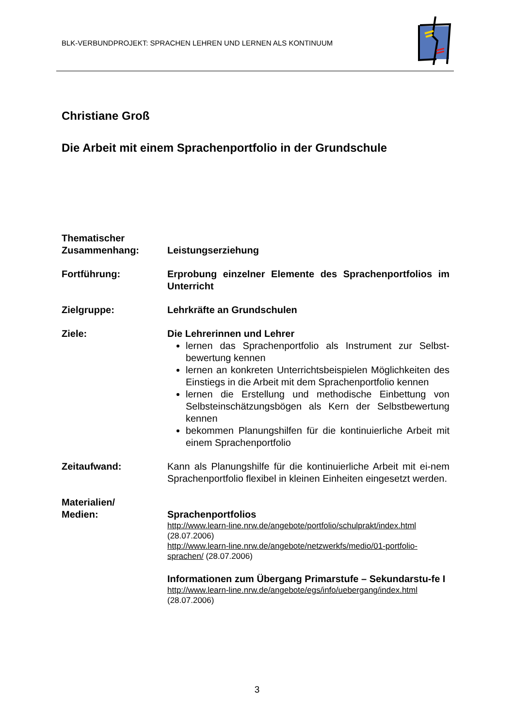BLK-VERBUNDPROJEKT: SPRACHEN LEHREN UND LERNEN ALS KONTINUUM
Christiane Groß
Die Arbeit mit einem Sprachenportfolio in der Grundschule
Thematischer
Zusammenhang:
Leistungserziehung
Fortführung: Erprobung einzelner Elemente des Sprachenportfolios im Unterricht
Zielgruppe: Lehrkräfte an Grundschulen
Ziele: Die Lehrerinnen und Lehrer
lernen das Sprachenportfolio als Instrument zur Selbst-bewertung kennen
lernen an konkreten Unterrichtsbeispielen Möglichkeiten des Einstiegs in die Arbeit mit dem Sprachenportfolio kennen
lernen die Erstellung und methodische Einbettung von Selbsteinschätzungsbögen als Kern der Selbstbewertung kennen
bekommen Planungshilfen für die kontinuierliche Arbeit mit einem Sprachenportfolio
Zeitaufwand: Kann als Planungshilfe für die kontinuierliche Arbeit mit ei-nem Sprachenportfolio flexibel in kleinen Einheiten eingesetzt werden.
Materialien/
Medien:
Sprachenportfolios
http://www.learn-line.nrw.de/angebote/portfolio/schulprakt/index.html
(28.07.2006)
http://www.learn-line.nrw.de/angebote/netzwerkfs/medio/01-portfolio-sprachen/ (28.07.2006)
Informationen zum Übergang Primarstufe – Sekundarstu-fe I
http://www.learn-line.nrw.de/angebote/egs/info/uebergang/index.html
(28.07.2006)
3